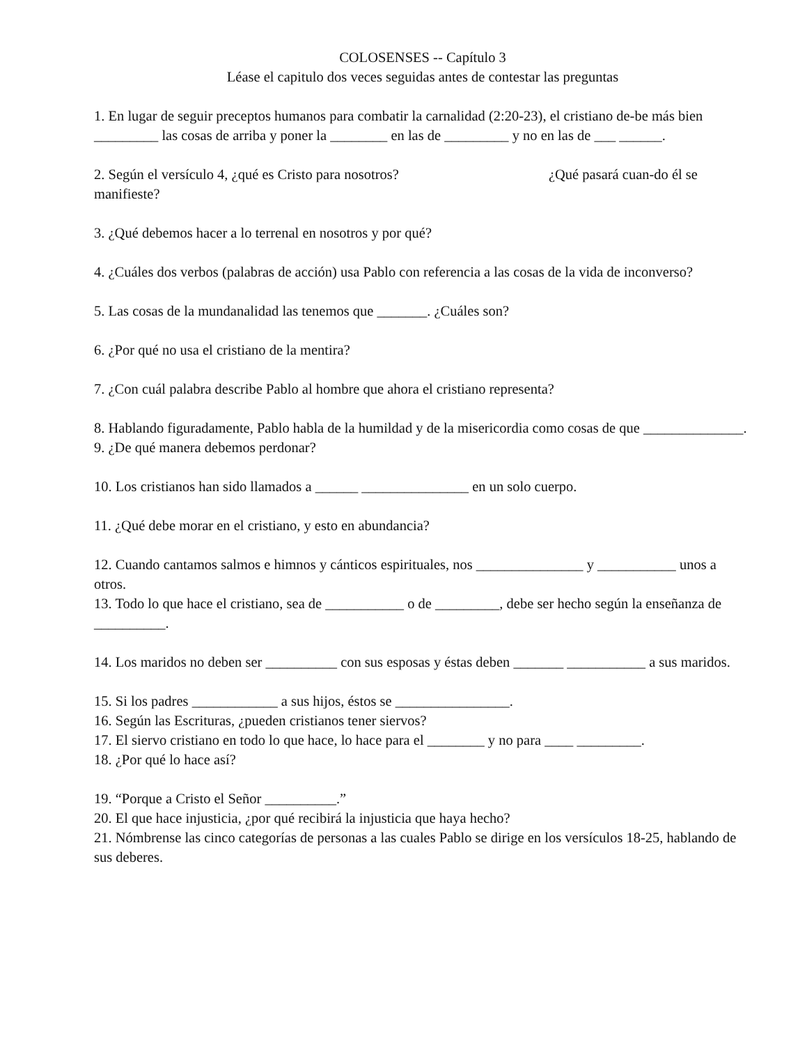COLOSENSES -- Capítulo 3
Léase el capitulo dos veces seguidas antes de contestar las preguntas
1. En lugar de seguir preceptos humanos para combatir la carnalidad (2:20-23), el cristiano de-be más bien _________ las cosas de arriba y poner la ________ en las de _________ y no en las de ___ ______.
2. Según el versículo 4, ¿qué es Cristo para nosotros? ¿Qué pasará cuan-do él se manifieste?
3. ¿Qué debemos hacer a lo terrenal en nosotros y por qué?
4. ¿Cuáles dos verbos (palabras de acción) usa Pablo con referencia a las cosas de la vida de inconverso?
5. Las cosas de la mundanalidad las tenemos que _______. ¿Cuáles son?
6. ¿Por qué no usa el cristiano de la mentira?
7. ¿Con cuál palabra describe Pablo al hombre que ahora el cristiano representa?
8. Hablando figuradamente, Pablo habla de la humildad y de la misericordia como cosas de que ______________.
9. ¿De qué manera debemos perdonar?
10. Los cristianos han sido llamados a ______ _______________ en un solo cuerpo.
11. ¿Qué debe morar en el cristiano, y esto en abundancia?
12. Cuando cantamos salmos e himnos y cánticos espirituales, nos _______________ y ___________ unos a otros.
13. Todo lo que hace el cristiano, sea de ___________ o de _________, debe ser hecho según la enseñanza de __________.
14. Los maridos no deben ser __________ con sus esposas y éstas deben _______ ___________ a sus maridos.
15. Si los padres ____________ a sus hijos, éstos se ________________.
16. Según las Escrituras, ¿pueden cristianos tener siervos?
17. El siervo cristiano en todo lo que hace, lo hace para el ________ y no para ____ _________.
18. ¿Por qué lo hace así?
19. “Porque a Cristo el Señor __________.”
20. El que hace injusticia, ¿por qué recibirá la injusticia que haya hecho?
21. Nómbrense las cinco categorías de personas a las cuales Pablo se dirige en los versículos 18-25, hablando de sus deberes.